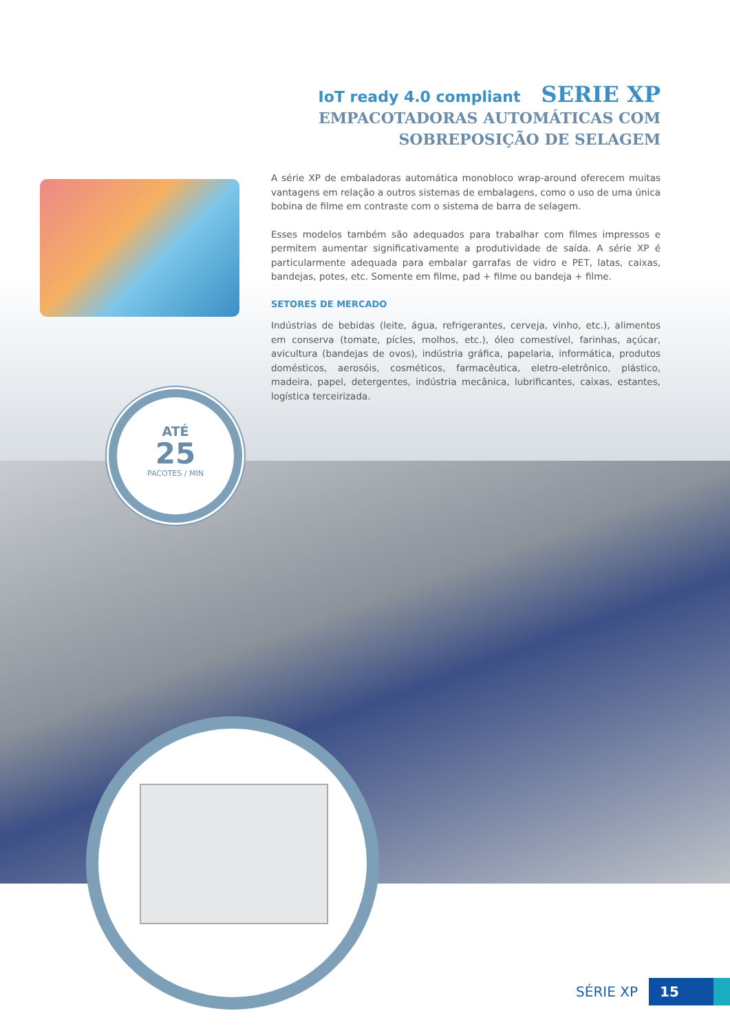IoT ready 4.0 compliant SERIE XP
EMPACOTADORAS AUTOMÁTICAS COM
SOBREPOSIÇÃO DE SELAGEM
A série XP de embaladoras automática monobloco wrap-around oferecem muitas vantagens em relação a outros sistemas de embalagens, como o uso de uma única bobina de filme em contraste com o sistema de barra de selagem.
Esses modelos também são adequados para trabalhar com filmes impressos e permitem aumentar significativamente a produtividade de saída. A série XP é particularmente adequada para embalar garrafas de vidro e PET, latas, caixas, bandejas, potes, etc. Somente em filme, pad + filme ou bandeja + filme.
SETORES DE MERCADO
Indústrias de bebidas (leite, água, refrigerantes, cerveja, vinho, etc.), alimentos em conserva (tomate, pícles, molhos, etc.), óleo comestível, farinhas, açúcar, avicultura (bandejas de ovos), indústria gráfica, papelaria, informática, produtos domésticos, aerosóis, cosméticos, farmacêutica, eletro-eletrônico, plástico, madeira, papel, detergentes, indústria mecânica, lubrificantes, caixas, estantes, logística terceirizada.
ATÉ
25
PACOTES / MIN
SÉRIE XP 15